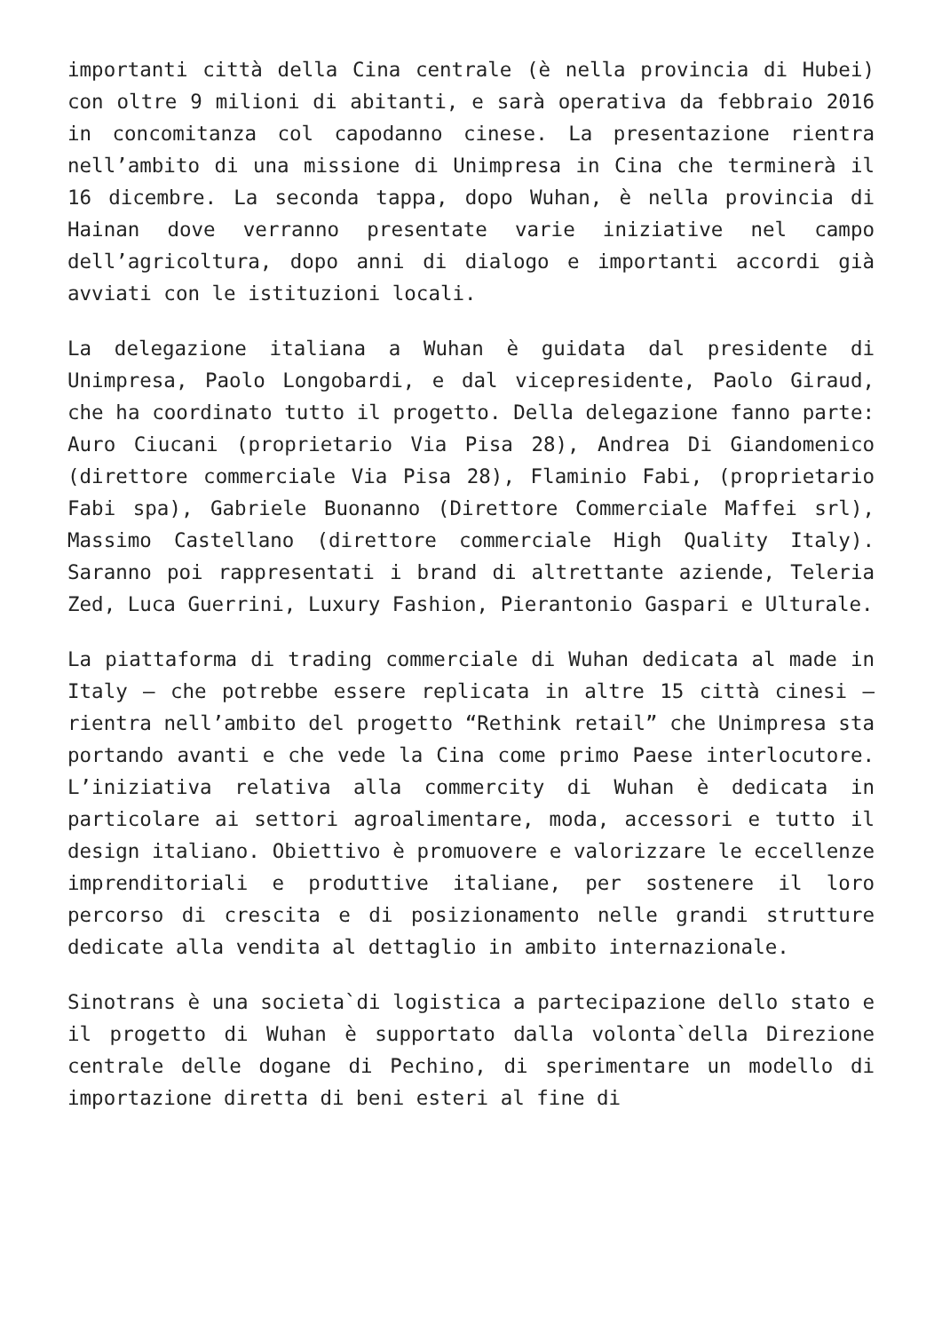importanti città della Cina centrale (è nella provincia di Hubei) con oltre 9 milioni di abitanti, e sarà operativa da febbraio 2016 in concomitanza col capodanno cinese. La presentazione rientra nell’ambito di una missione di Unimpresa in Cina che terminerà il 16 dicembre. La seconda tappa, dopo Wuhan, è nella provincia di Hainan dove verranno presentate varie iniziative nel campo dell’agricoltura, dopo anni di dialogo e importanti accordi già avviati con le istituzioni locali.
La delegazione italiana a Wuhan è guidata dal presidente di Unimpresa, Paolo Longobardi, e dal vicepresidente, Paolo Giraud, che ha coordinato tutto il progetto. Della delegazione fanno parte: Auro Ciucani (proprietario Via Pisa 28), Andrea Di Giandomenico (direttore commerciale Via Pisa 28), Flaminio Fabi, (proprietario Fabi spa), Gabriele Buonanno (Direttore Commerciale Maffei srl), Massimo Castellano (direttore commerciale High Quality Italy). Saranno poi rappresentati i brand di altrettante aziende, Teleria Zed, Luca Guerrini, Luxury Fashion, Pierantonio Gaspari e Ulturale.
La piattaforma di trading commerciale di Wuhan dedicata al made in Italy – che potrebbe essere replicata in altre 15 città cinesi – rientra nell’ambito del progetto “Rethink retail” che Unimpresa sta portando avanti e che vede la Cina come primo Paese interlocutore. L’iniziativa relativa alla commercity di Wuhan è dedicata in particolare ai settori agroalimentare, moda, accessori e tutto il design italiano. Obiettivo è promuovere e valorizzare le eccellenze imprenditoriali e produttive italiane, per sostenere il loro percorso di crescita e di posizionamento nelle grandi strutture dedicate alla vendita al dettaglio in ambito internazionale.
Sinotrans è una societa`di logistica a partecipazione dello stato e il progetto di Wuhan è supportato dalla volonta`della Direzione centrale delle dogane di Pechino, di sperimentare un modello di importazione diretta di beni esteri al fine di